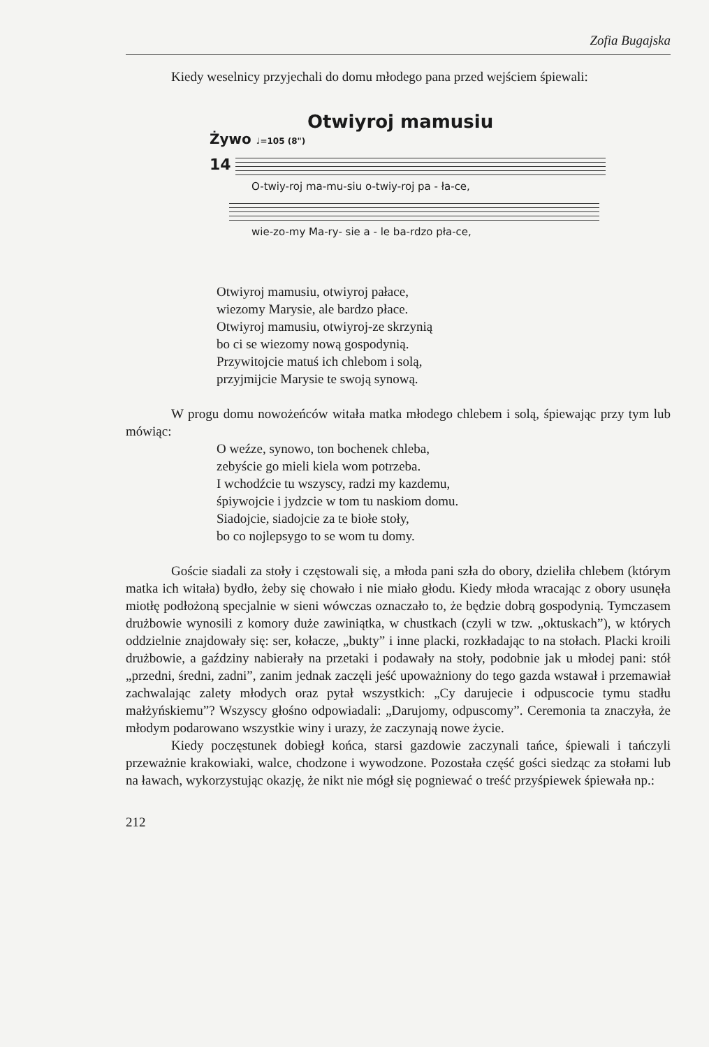Zofia Bugajska
Kiedy weselnicy przyjechali do domu młodego pana przed wejściem śpiewali:
Otwiyroj mamusiu
Żywo ♩=105 (8")
14
O-twiy-roj ma-mu-siu o-twiy-roj pa - ła-ce,
wie-zo-my Ma-ry- sie a - le ba-rdzo pła-ce,
Otwiyroj mamusiu, otwiyroj pałace,
wiezomy Marysie, ale bardzo płace.
Otwiyroj mamusiu, otwiyroj-ze skrzynią
bo ci se wiezomy nową gospodynią.
Przywitojcie matuś ich chlebom i solą,
przyjmijcie Marysie te swoją synową.
W progu domu nowożeńców witała matka młodego chlebem i solą, śpiewając przy tym lub mówiąc:
O weźze, synowo, ton bochenek chleba,
zebyście go mieli kiela wom potrzeba.
I wchodźcie tu wszyscy, radzi my kazdemu,
śpiywojcie i jydzcie w tom tu naskiom domu.
Siadojcie, siadojcie za te biołe stoły,
bo co nojlepsygo to se wom tu domy.
Goście siadali za stoły i częstowali się, a młoda pani szła do obory, dzieliła chlebem (którym matka ich witała) bydło, żeby się chowało i nie miało głodu. Kiedy młoda wracając z obory usunęła miotłę podłożoną specjalnie w sieni wówczas oznaczało to, że będzie dobrą gospodynią. Tymczasem drużbowie wynosili z komory duże zawiniątka, w chustkach (czyli w tzw. „oktuskach”), w których oddzielnie znajdowały się: ser, kołacze, „bukty” i inne placki, rozkładając to na stołach. Placki kroili drużbowie, a gaździny nabierały na przetaki i podawały na stoły, podobnie jak u młodej pani: stół „przedni, średni, zadni”, zanim jednak zaczęli jeść upoważniony do tego gazda wstawał i przemawiał zachwalając zalety młodych oraz pytał wszystkich: „Cy darujecie i odpuscocie tymu stadłu małżyńskiemu”? Wszyscy głośno odpowiadali: „Darujomy, odpuscomy”. Ceremonia ta znaczyła, że młodym podarowano wszystkie winy i urazy, że zaczynają nowe życie.
Kiedy poczęstunek dobiegł końca, starsi gazdowie zaczynali tańce, śpiewali i tańczyli przeważnie krakowiaki, walce, chodzone i wywodzone. Pozostała część gości siedząc za stołami lub na ławach, wykorzystując okazję, że nikt nie mógł się pogniewać o treść przyśpiewek śpiewała np.:
212